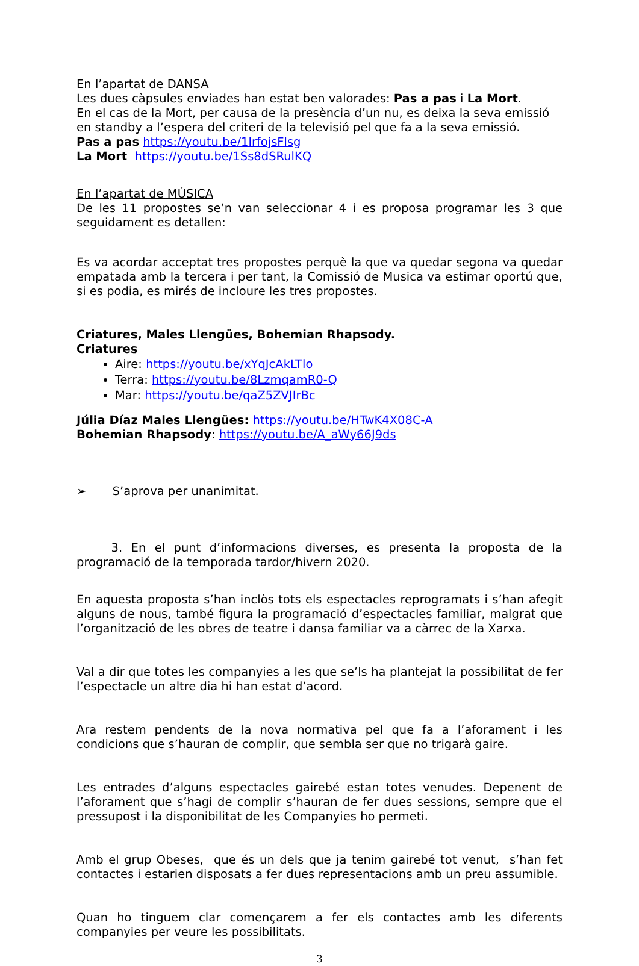En l’apartat de DANSA
Les dues càpsules enviades han estat ben valorades: Pas a pas i La Mort.
En el cas de la Mort, per causa de la presència d’un nu, es deixa la seva emissió en standby a l’espera del criteri de la televisió pel que fa a la seva emissió.
Pas a pas https://youtu.be/1lrfojsFlsg
La Mort https://youtu.be/1Ss8dSRulKQ
En l’apartat de MÚSICA
De les 11 propostes se’n van seleccionar 4 i es proposa programar les 3 que seguidament es detallen:
Es va acordar acceptat tres propostes perquè la que va quedar segona va quedar empatada amb la tercera i per tant, la Comissió de Musica va estimar oportú que, si es podia, es mirés de incloure les tres propostes.
Criatures, Males Llengües, Bohemian Rhapsody.
Criatures
Aire: https://youtu.be/xYqJcAkLTlo
Terra: https://youtu.be/8LzmqamR0-Q
Mar: https://youtu.be/qaZ5ZVJIrBc
Júlia Díaz Males Llengües: https://youtu.be/HTwK4X08C-A
Bohemian Rhapsody: https://youtu.be/A_aWy66J9ds
➢ S’aprova per unanimitat.
3. En el punt d’informacions diverses, es presenta la proposta de la programació de la temporada tardor/hivern 2020.
En aquesta proposta s’han inclòs tots els espectacles reprogramats i s’han afegit alguns de nous, també figura la programació d’espectacles familiar, malgrat que l’organització de les obres de teatre i dansa familiar va a càrrec de la Xarxa.
Val a dir que totes les companyies a les que se’ls ha plantejat la possibilitat de fer l’espectacle un altre dia hi han estat d’acord.
Ara restem pendents de la nova normativa pel que fa a l’aforament i les condicions que s’hauran de complir, que sembla ser que no trigarà gaire.
Les entrades d’alguns espectacles gairebé estan totes venudes. Depenent de l’aforament que s’hagi de complir s’hauran de fer dues sessions, sempre que el pressupost i la disponibilitat de les Companyies ho permeti.
Amb el grup Obeses, que és un dels que ja tenim gairebé tot venut, s’han fet contactes i estarien disposats a fer dues representacions amb un preu assumible.
Quan ho tinguem clar començarem a fer els contactes amb les diferents companyies per veure les possibilitats.
3